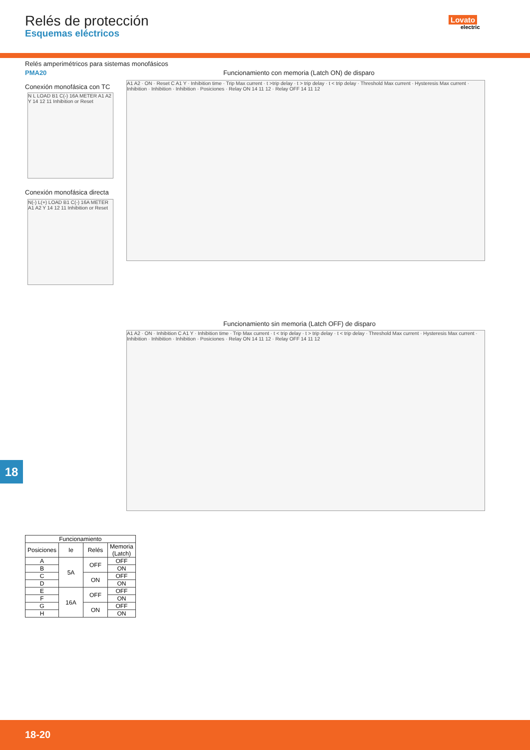Relés de protección
Esquemas eléctricos
Lovato
electric
Relés amperimétricos para sistemas monofásicos
PMA20
Conexión monofásica con TC
N L LOAD B1 C(-) 16A METER A1 A2 Y 14 12 11 Inhibition or Reset
Conexión monofásica directa
N(-) L(+) LOAD B1 C(-) 16A METER A1 A2 Y 14 12 11 Inhibition or Reset
Funcionamiento con memoria (Latch ON) de disparo
A1 A2 · ON · Reset C A1 Y · Inhibition time · Trip Max current · t >trip delay · t > trip delay · t < trip delay · Threshold Max current · Hysteresis Max current · Inhibition · Inhibition · Inhibition · Posiciones · Relay ON 14 11 12 · Relay OFF 14 11 12
Funcionamiento sin memoria (Latch OFF) de disparo
A1 A2 · ON · Inhibition C A1 Y · Inhibition time · Trip Max current · t < trip delay · t > trip delay · t < trip delay · Threshold Max current · Hysteresis Max current · Inhibition · Inhibition · Inhibition · Posiciones · Relay ON 14 11 12 · Relay OFF 14 11 12
18
| Funcionamiento | | | |
| --- | --- | --- | --- |
| Posiciones | Ie | Relés | Memoria (Latch) |
| A | 5A | OFF | OFF |
| B | | | ON |
| C | | ON | OFF |
| D | | | ON |
| E | 16A | OFF | OFF |
| F | | | ON |
| G | | ON | OFF |
| H | | | ON |
18-20